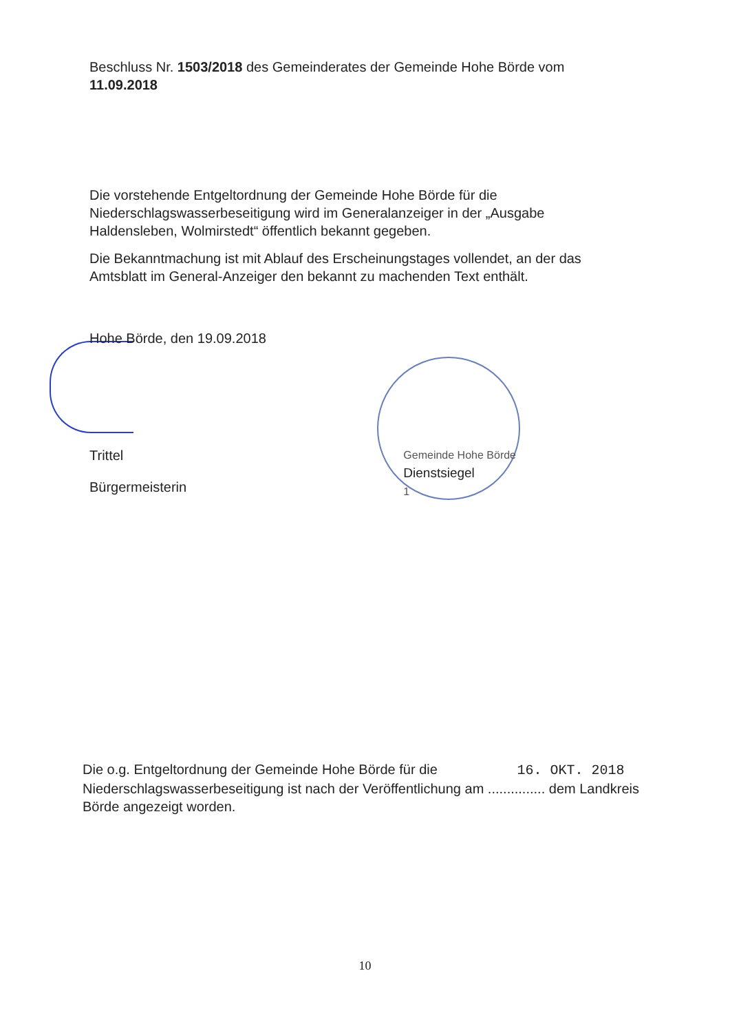Beschluss Nr. 1503/2018 des Gemeinderates der Gemeinde Hohe Börde vom 11.09.2018
Die vorstehende Entgeltordnung der Gemeinde Hohe Börde für die Niederschlagswasserbeseitigung wird im Generalanzeiger in der „Ausgabe Haldensleben, Wolmirstedt“ öffentlich bekannt gegeben.
Die Bekanntmachung ist mit Ablauf des Erscheinungstages vollendet, an der das Amtsblatt im General-Anzeiger den bekannt zu machenden Text enthält.
Hohe Börde, den 19.09.2018
Trittel
Bürgermeisterin
Gemeinde Hohe Börde
Dienstsiegel
1
Die o.g. Entgeltordnung der Gemeinde Hohe Börde für die 16. OKT. 2018
Niederschlagswasserbeseitigung ist nach der Veröffentlichung am ............... dem Landkreis Börde angezeigt worden.
10